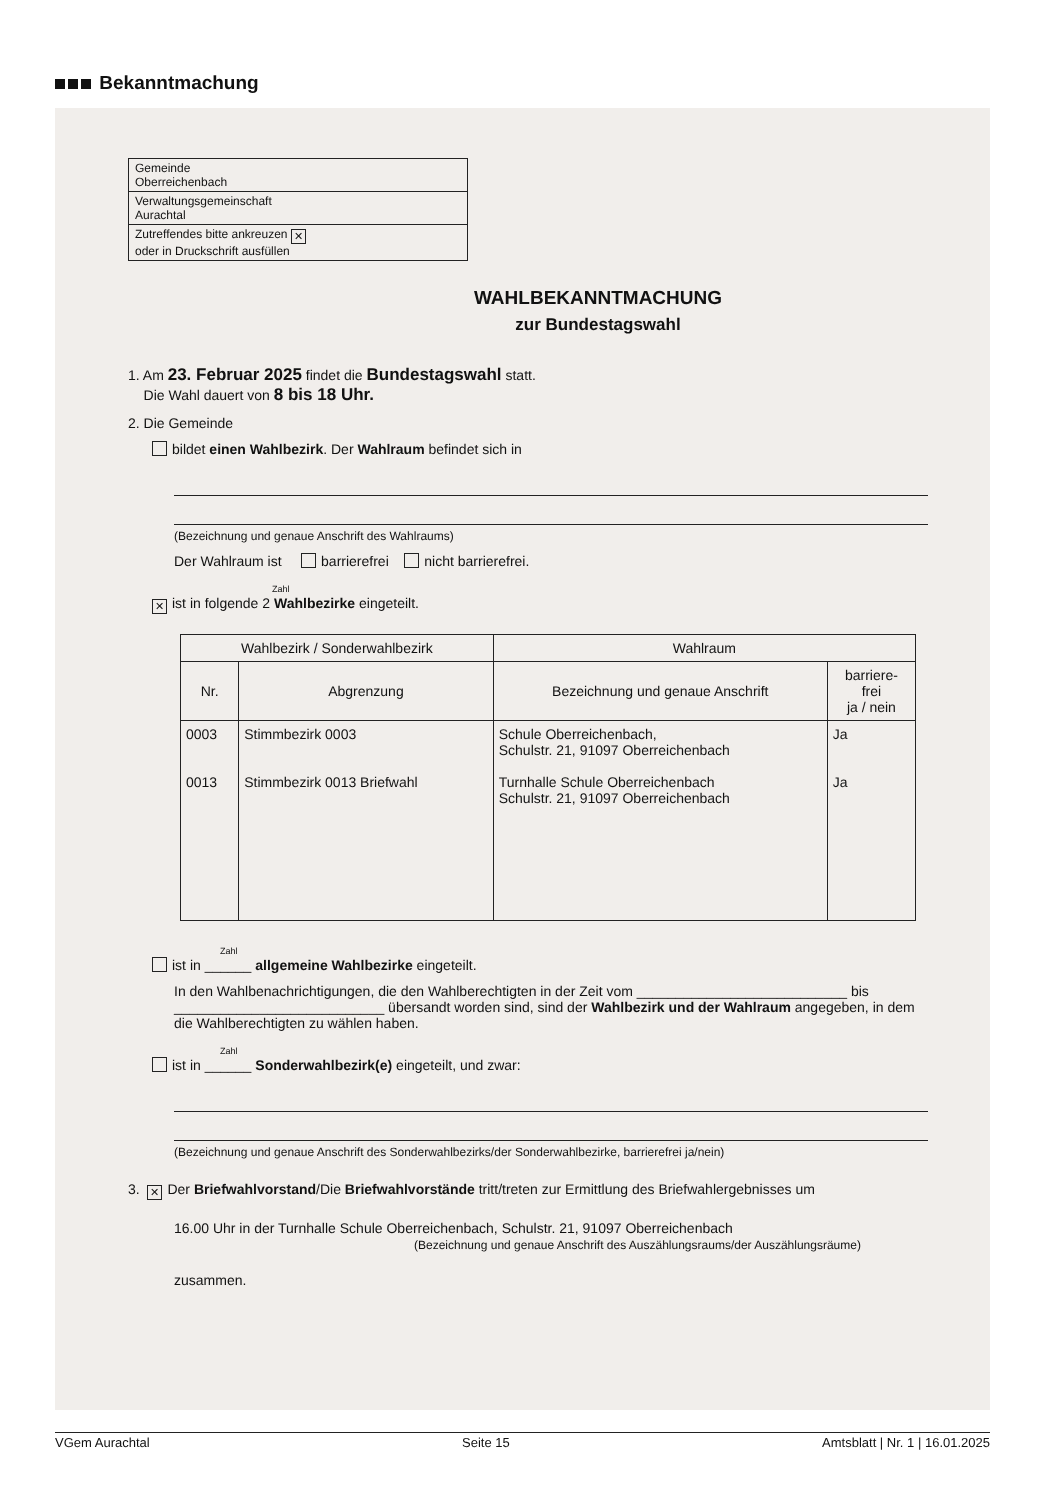Bekanntmachung
Gemeinde
Oberreichenbach
Verwaltungsgemeinschaft
Aurachtal
Zutreffendes bitte ankreuzen ✕
oder in Druckschrift ausfüllen
WAHLBEKANNTMACHUNG
zur Bundestagswahl
1. Am 23. Februar 2025 findet die Bundestagswahl statt.
Die Wahl dauert von 8 bis 18 Uhr.
2. Die Gemeinde
bildet einen Wahlbezirk. Der Wahlraum befindet sich in
(Bezeichnung und genaue Anschrift des Wahlraums)
Der Wahlraum ist barrierefrei nicht barrierefrei.
Zahl
✕ ist in folgende 2 Wahlbezirke eingeteilt.
| Wahlbezirk / Sonderwahlbezirk | | Wahlraum | |
| --- | --- | --- | --- |
| Nr. | Abgrenzung | Bezeichnung und genaue Anschrift | barriere- frei ja / nein |
| 0003 0013 | Stimmbezirk 0003 Stimmbezirk 0013 Briefwahl | Schule Oberreichenbach, Schulstr. 21, 91097 Oberreichenbach Turnhalle Schule Oberreichenbach Schulstr. 21, 91097 Oberreichenbach | Ja Ja |
Zahl
ist in ______ allgemeine Wahlbezirke eingeteilt.
In den Wahlbenachrichtigungen, die den Wahlberechtigten in der Zeit vom ___________________________ bis ___________________________ übersandt worden sind, sind der Wahlbezirk und der Wahlraum angegeben, in dem die Wahlberechtigten zu wählen haben.
Zahl
ist in ______ Sonderwahlbezirk(e) eingeteilt, und zwar:
(Bezeichnung und genaue Anschrift des Sonderwahlbezirks/der Sonderwahlbezirke, barrierefrei ja/nein)
3. ✕ Der Briefwahlvorstand/Die Briefwahlvorstände tritt/treten zur Ermittlung des Briefwahlergebnisses um
16.00 Uhr in der Turnhalle Schule Oberreichenbach, Schulstr. 21, 91097 Oberreichenbach
(Bezeichnung und genaue Anschrift des Auszählungsraums/der Auszählungsräume)
zusammen.
VGem Aurachtal Seite 15 Amtsblatt | Nr. 1 | 16.01.2025